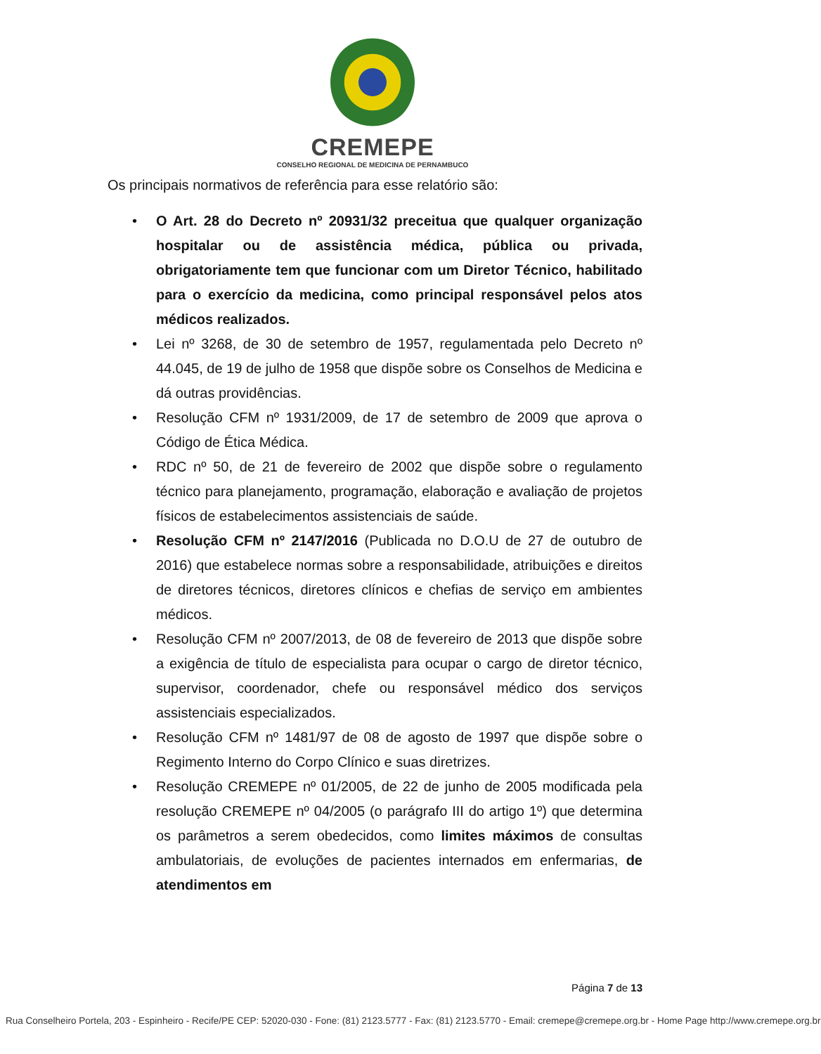CREMEPE
CONSELHO REGIONAL DE MEDICINA DE PERNAMBUCO
Os principais normativos de referência para esse relatório são:
• O Art. 28 do Decreto nº 20931/32 preceitua que qualquer organização hospitalar ou de assistência médica, pública ou privada, obrigatoriamente tem que funcionar com um Diretor Técnico, habilitado para o exercício da medicina, como principal responsável pelos atos médicos realizados.
• Lei nº 3268, de 30 de setembro de 1957, regulamentada pelo Decreto nº 44.045, de 19 de julho de 1958 que dispõe sobre os Conselhos de Medicina e dá outras providências.
• Resolução CFM nº 1931/2009, de 17 de setembro de 2009 que aprova o Código de Ética Médica.
• RDC nº 50, de 21 de fevereiro de 2002 que dispõe sobre o regulamento técnico para planejamento, programação, elaboração e avaliação de projetos físicos de estabelecimentos assistenciais de saúde.
• Resolução CFM nº 2147/2016 (Publicada no D.O.U de 27 de outubro de 2016) que estabelece normas sobre a responsabilidade, atribuições e direitos de diretores técnicos, diretores clínicos e chefias de serviço em ambientes médicos.
• Resolução CFM nº 2007/2013, de 08 de fevereiro de 2013 que dispõe sobre a exigência de título de especialista para ocupar o cargo de diretor técnico, supervisor, coordenador, chefe ou responsável médico dos serviços assistenciais especializados.
• Resolução CFM nº 1481/97 de 08 de agosto de 1997 que dispõe sobre o Regimento Interno do Corpo Clínico e suas diretrizes.
• Resolução CREMEPE nº 01/2005, de 22 de junho de 2005 modificada pela resolução CREMEPE nº 04/2005 (o parágrafo III do artigo 1º) que determina os parâmetros a serem obedecidos, como limites máximos de consultas ambulatoriais, de evoluções de pacientes internados em enfermarias, de atendimentos em
Página 7 de 13
Rua Conselheiro Portela, 203 - Espinheiro - Recife/PE CEP: 52020-030 - Fone: (81) 2123.5777 - Fax: (81) 2123.5770 - Email: cremepe@cremepe.org.br - Home Page http://www.cremepe.org.br